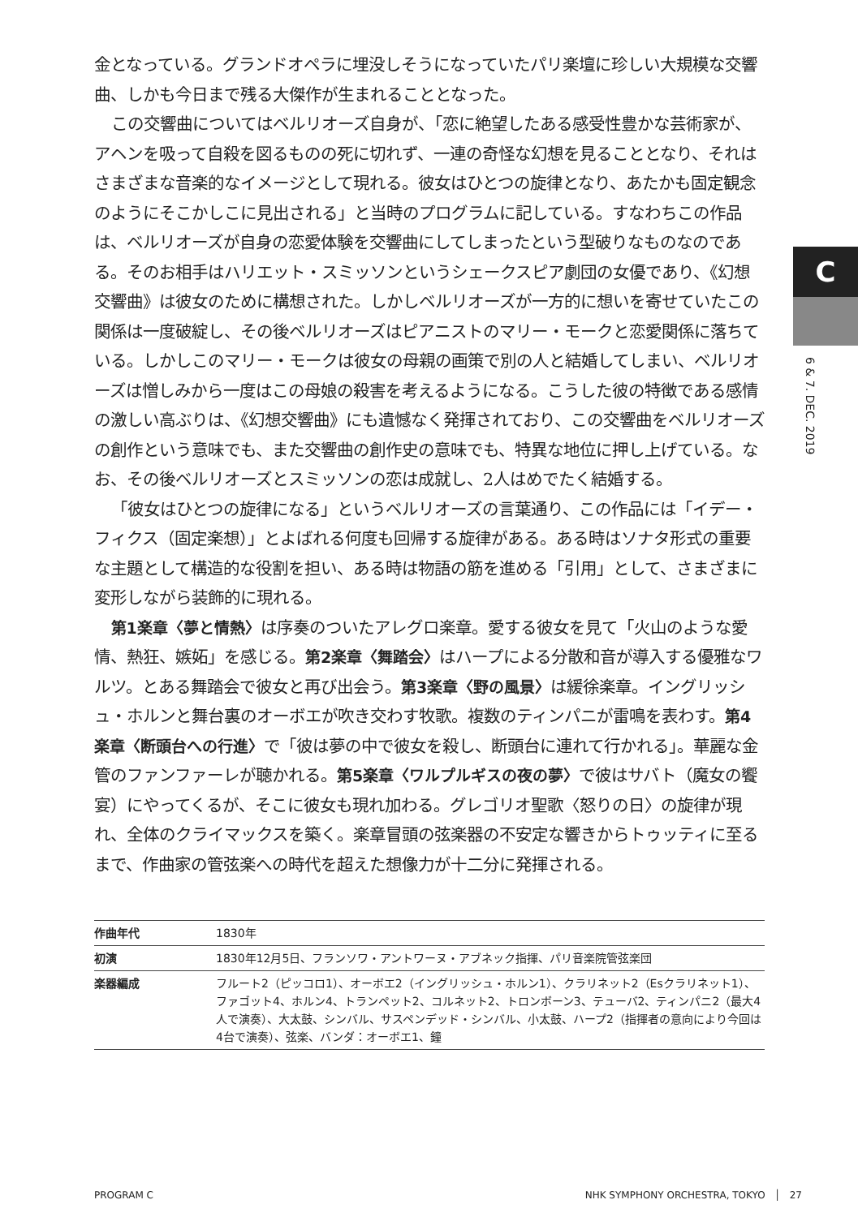金となっている。グランドオペラに埋没しそうになっていたパリ楽壇に珍しい大規模な交響曲、しかも今日まで残る大傑作が生まれることとなった。
この交響曲についてはベルリオーズ自身が、「恋に絶望したある感受性豊かな芸術家が、アヘンを吸って自殺を図るものの死に切れず、一連の奇怪な幻想を見ることとなり、それはさまざまな音楽的なイメージとして現れる。彼女はひとつの旋律となり、あたかも固定観念のようにそこかしこに見出される」と当時のプログラムに記している。すなわちこの作品は、ベルリオーズが自身の恋愛体験を交響曲にしてしまったという型破りなものなのである。そのお相手はハリエット・スミッソンというシェークスピア劇団の女優であり、《幻想交響曲》は彼女のために構想された。しかしベルリオーズが一方的に想いを寄せていたこの関係は一度破綻し、その後ベルリオーズはピアニストのマリー・モークと恋愛関係に落ちている。しかしこのマリー・モークは彼女の母親の画策で別の人と結婚してしまい、ベルリオーズは憎しみから一度はこの母娘の殺害を考えるようになる。こうした彼の特徴である感情の激しい高ぶりは、《幻想交響曲》にも遺憾なく発揮されており、この交響曲をベルリオーズの創作という意味でも、また交響曲の創作史の意味でも、特異な地位に押し上げている。なお、その後ベルリオーズとスミッソンの恋は成就し、2人はめでたく結婚する。
「彼女はひとつの旋律になる」というベルリオーズの言葉通り、この作品には「イデー・フィクス（固定楽想）」とよばれる何度も回帰する旋律がある。ある時はソナタ形式の重要な主題として構造的な役割を担い、ある時は物語の筋を進める「引用」として、さまざまに変形しながら装飾的に現れる。
第1楽章〈夢と情熱〉は序奏のついたアレグロ楽章。愛する彼女を見て「火山のような愛情、熱狂、嫉妬」を感じる。第2楽章〈舞踏会〉はハープによる分散和音が導入する優雅なワルツ。とある舞踏会で彼女と再び出会う。第3楽章〈野の風景〉は緩徐楽章。イングリッシュ・ホルンと舞台裏のオーボエが吹き交わす牧歌。複数のティンパニが雷鳴を表わす。第4楽章〈断頭台への行進〉で「彼は夢の中で彼女を殺し、断頭台に連れて行かれる」。華麗な金管のファンファーレが聴かれる。第5楽章〈ワルプルギスの夜の夢〉で彼はサバト（魔女の饗宴）にやってくるが、そこに彼女も現れ加わる。グレゴリオ聖歌〈怒りの日〉の旋律が現れ、全体のクライマックスを築く。楽章冒頭の弦楽器の不安定な響きからトゥッティに至るまで、作曲家の管弦楽への時代を超えた想像力が十二分に発揮される。
| 作曲年代 | 1830年 |
| 初演 | 1830年12月5日、フランソワ・アントワーヌ・アブネック指揮、パリ音楽院管弦楽団 |
| 楽器編成 | フルート2（ピッコロ1）、オーボエ2（イングリッシュ・ホルン1）、クラリネット2（Esクラリネット1）、ファゴット4、ホルン4、トランペット2、コルネット2、トロンボーン3、テューバ2、ティンパニ2（最大4人で演奏）、大太鼓、シンバル、サスペンデッド・シンバル、小太鼓、ハープ2（指揮者の意向により今回は4台で演奏）、弦楽、バンダ：オーボエ1、鐘 |
C
6 & 7. DEC. 2019
PROGRAM C NHK SYMPHONY ORCHESTRA, TOKYO │ 27